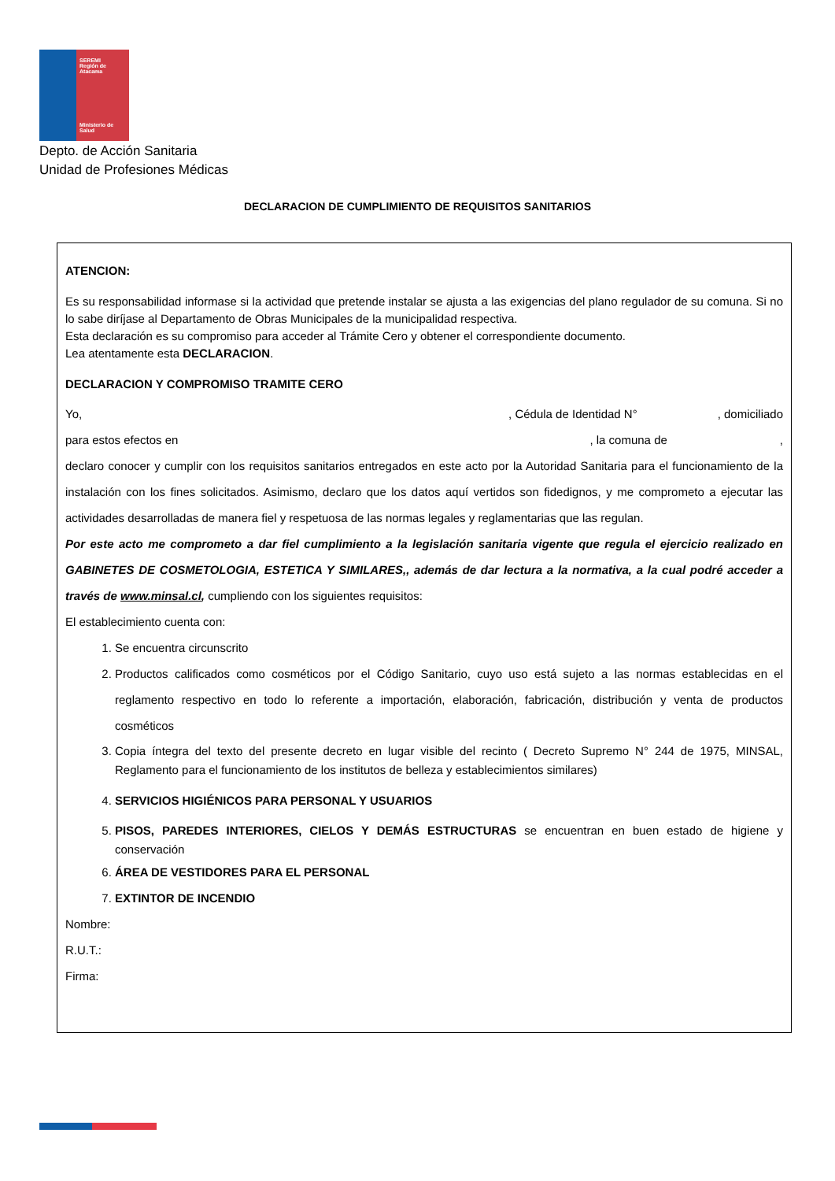SEREMI
Región de Atacama
Ministerio de
Salud
Depto. de Acción Sanitaria
Unidad de Profesiones Médicas
DECLARACION DE CUMPLIMIENTO DE REQUISITOS SANITARIOS
ATENCION:
Es su responsabilidad informase si la actividad que pretende instalar se ajusta a las exigencias del plano regulador de su comuna. Si no lo sabe diríjase al Departamento de Obras Municipales de la municipalidad respectiva.
Esta declaración es su compromiso para acceder al Trámite Cero y obtener el correspondiente documento.
Lea atentamente esta DECLARACION.
DECLARACION Y COMPROMISO TRAMITE CERO
Yo,, Cédula de Identidad N°, domiciliado
para estos efectos en, la comuna de,
declaro conocer y cumplir con los requisitos sanitarios entregados en este acto por la Autoridad Sanitaria para el funcionamiento de la instalación con los fines solicitados. Asimismo, declaro que los datos aquí vertidos son fidedignos, y me comprometo a ejecutar las actividades desarrolladas de manera fiel y respetuosa de las normas legales y reglamentarias que las regulan.
Por este acto me comprometo a dar fiel cumplimiento a la legislación sanitaria vigente que regula el ejercicio realizado en GABINETES DE COSMETOLOGIA, ESTETICA Y SIMILARES,, además de dar lectura a la normativa, a la cual podré acceder a través de www.minsal.cl, cumpliendo con los siguientes requisitos:
El establecimiento cuenta con:
1. Se encuentra circunscrito
2. Productos calificados como cosméticos por el Código Sanitario, cuyo uso está sujeto a las normas establecidas en el reglamento respectivo en todo lo referente a importación, elaboración, fabricación, distribución y venta de productos cosméticos
3. Copia íntegra del texto del presente decreto en lugar visible del recinto ( Decreto Supremo N° 244 de 1975, MINSAL, Reglamento para el funcionamiento de los institutos de belleza y establecimientos similares)
4. SERVICIOS HIGIÉNICOS PARA PERSONAL Y USUARIOS
5. PISOS, PAREDES INTERIORES, CIELOS Y DEMÁS ESTRUCTURAS se encuentran en buen estado de higiene y conservación
6. ÁREA DE VESTIDORES PARA EL PERSONAL
7. EXTINTOR DE INCENDIO
Nombre:
R.U.T.:
Firma: